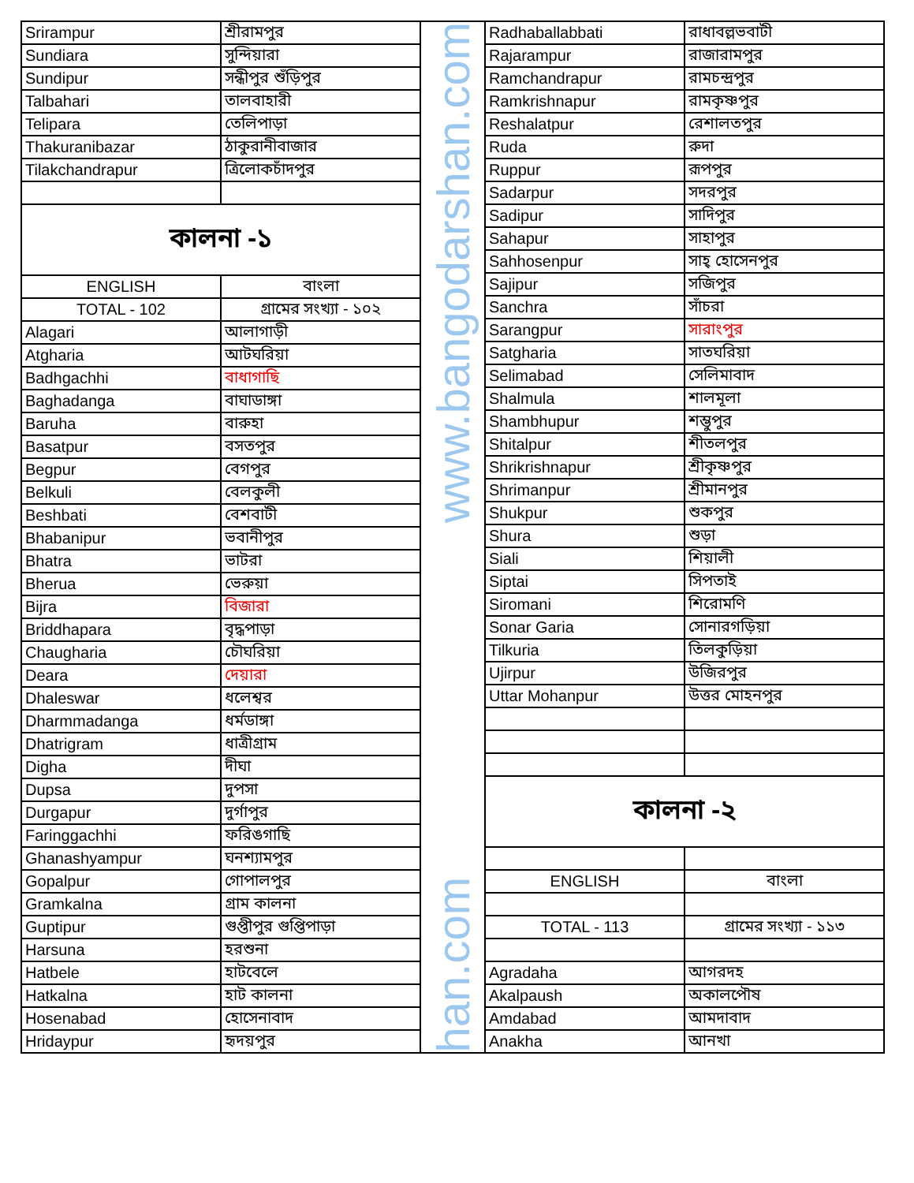| Srirampur | শ্রীরামপুর |
| Sundiara | সুন্দিয়ারা |
| Sundipur | সন্ধীপুর শুঁড়িপুর |
| Talbahari | তালবাহারী |
| Telipara | তেলিপাড়া |
| Thakuranibazar | ঠাকুরানীবাজার |
| Tilakchandrapur | ত্রিলোকচাঁদপুর |
| কালনা -১ | |
| ENGLISH | বাংলা |
| TOTAL - 102 | গ্রামের সংখ্যা - ১০২ |
| Alagari | আলাগাড়ী |
| Atgharia | আটঘরিয়া |
| Badhgachhi | বাধাগাছি |
| Baghadanga | বাঘাডাঙ্গা |
| Baruha | বারুহা |
| Basatpur | বসতপুর |
| Begpur | বেগপুর |
| Belkuli | বেলকুলী |
| Beshbati | বেশবাটী |
| Bhabanipur | ভবানীপুর |
| Bhatra | ভাটরা |
| Bherua | ভেরুয়া |
| Bijra | বিজারা |
| Briddhapara | বৃদ্ধপাড়া |
| Chaugharia | চৌঘরিয়া |
| Deara | দেয়ারা |
| Dhaleswar | ধলেশ্বর |
| Dharmmadanga | ধর্মডাঙ্গা |
| Dhatrigram | ধাত্রীগ্রাম |
| Digha | দীঘা |
| Dupsa | দুপসা |
| Durgapur | দুর্গাপুর |
| Faringgachhi | ফরিঙগাছি |
| Ghanashyampur | ঘনশ্যামপুর |
| Gopalpur | গোপালপুর |
| Gramkalna | গ্রাম কালনা |
| Guptipur | গুপ্তীপুর গুপ্তিপাড়া |
| Harsuna | হরশুনা |
| Hatbele | হাটবেলে |
| Hatkalna | হাট কালনা |
| Hosenabad | হোসেনাবাদ |
| Hridaypur | হৃদয়পুর |
www.bangodarshan.com
han.com
| Radhaballabbati | রাধাবল্লভবাটী |
| Rajarampur | রাজারামপুর |
| Ramchandrapur | রামচন্দ্রপুর |
| Ramkrishnapur | রামকৃষ্ণপুর |
| Reshalatpur | রেশালতপুর |
| Ruda | রুদা |
| Ruppur | রূপপুর |
| Sadarpur | সদরপুর |
| Sadipur | সাদিপুর |
| Sahapur | সাহাপুর |
| Sahhosenpur | সাহ্ হোসেনপুর |
| Sajipur | সজিপুর |
| Sanchra | সাঁচরা |
| Sarangpur | সারাংপুর |
| Satgharia | সাতঘরিয়া |
| Selimabad | সেলিমাবাদ |
| Shalmula | শালমূলা |
| Shambhupur | শম্ভুপুর |
| Shitalpur | শীতলপুর |
| Shrikrishnapur | শ্রীকৃষ্ণপুর |
| Shrimanpur | শ্রীমানপুর |
| Shukpur | শুকপুর |
| Shura | শুড়া |
| Siali | শিয়ালী |
| Siptai | সিপতাই |
| Siromani | শিরোমণি |
| Sonar Garia | সোনারগড়িয়া |
| Tilkuria | তিলকুড়িয়া |
| Ujirpur | উজিরপুর |
| Uttar Mohanpur | উত্তর মোহনপুর |
| কালনা -২ | |
| ENGLISH | বাংলা |
| TOTAL - 113 | গ্রামের সংখ্যা - ১১৩ |
| Agradaha | আগরদহ |
| Akalpaush | অকালপৌষ |
| Amdabad | আমদাবাদ |
| Anakha | আনখা |